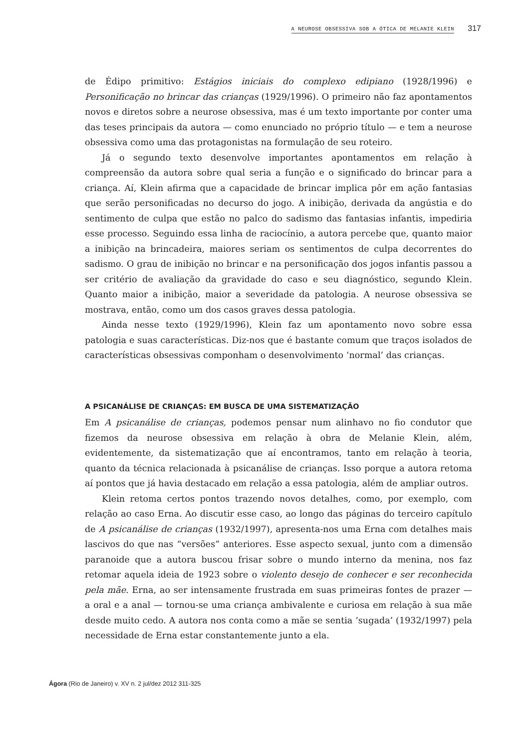A NEUROSE OBSESSIVA SOB A ÓTICA DE MELANIE KLEIN 317
de Édipo primitivo: Estágios iniciais do complexo edipiano (1928/1996) e Personificação no brincar das crianças (1929/1996). O primeiro não faz apontamentos novos e diretos sobre a neurose obsessiva, mas é um texto importante por conter uma das teses principais da autora — como enunciado no próprio título — e tem a neurose obsessiva como uma das protagonistas na formulação de seu roteiro.
Já o segundo texto desenvolve importantes apontamentos em relação à compreensão da autora sobre qual seria a função e o significado do brincar para a criança. Aí, Klein afirma que a capacidade de brincar implica pôr em ação fantasias que serão personificadas no decurso do jogo. A inibição, derivada da angústia e do sentimento de culpa que estão no palco do sadismo das fantasias infantis, impediria esse processo. Seguindo essa linha de raciocínio, a autora percebe que, quanto maior a inibição na brincadeira, maiores seriam os sentimentos de culpa decorrentes do sadismo. O grau de inibição no brincar e na personificação dos jogos infantis passou a ser critério de avaliação da gravidade do caso e seu diagnóstico, segundo Klein. Quanto maior a inibição, maior a severidade da patologia. A neurose obsessiva se mostrava, então, como um dos casos graves dessa patologia.
Ainda nesse texto (1929/1996), Klein faz um apontamento novo sobre essa patologia e suas características. Diz-nos que é bastante comum que traços isolados de características obsessivas componham o desenvolvimento ‘normal’ das crianças.
A PSICANÁLISE DE CRIANÇAS: EM BUSCA DE UMA SISTEMATIZAÇÃO
Em A psicanálise de crianças, podemos pensar num alinhavo no fio condutor que fizemos da neurose obsessiva em relação à obra de Melanie Klein, além, evidentemente, da sistematização que aí encontramos, tanto em relação à teoria, quanto da técnica relacionada à psicanálise de crianças. Isso porque a autora retoma aí pontos que já havia destacado em relação a essa patologia, além de ampliar outros.
Klein retoma certos pontos trazendo novos detalhes, como, por exemplo, com relação ao caso Erna. Ao discutir esse caso, ao longo das páginas do terceiro capítulo de A psicanálise de crianças (1932/1997), apresenta-nos uma Erna com detalhes mais lascivos do que nas “versões” anteriores. Esse aspecto sexual, junto com a dimensão paranoide que a autora buscou frisar sobre o mundo interno da menina, nos faz retomar aquela ideia de 1923 sobre o violento desejo de conhecer e ser reconhecida pela mãe. Erna, ao ser intensamente frustrada em suas primeiras fontes de prazer — a oral e a anal — tornou-se uma criança ambivalente e curiosa em relação à sua mãe desde muito cedo. A autora nos conta como a mãe se sentia ‘sugada’ (1932/1997) pela necessidade de Erna estar constantemente junto a ela.
Ágora (Rio de Janeiro) v. XV n. 2 jul/dez 2012 311-325